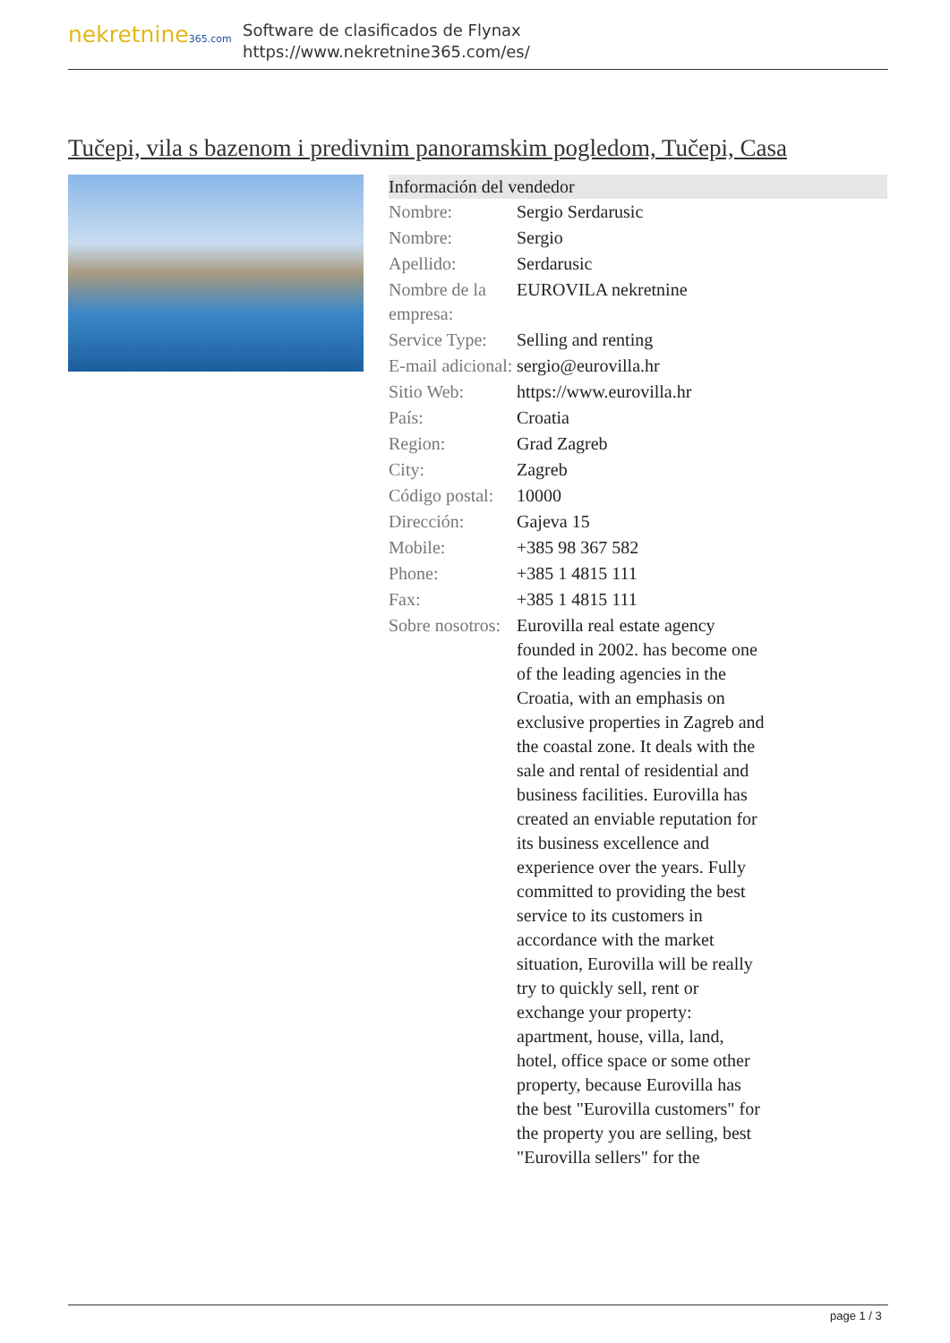nekretnine365.com
Software de clasificados de Flynax
https://www.nekretnine365.com/es/
Tučepi, vila s bazenom i predivnim panoramskim pogledom, Tučepi, Casa
| Información del vendedor | |
| --- | --- |
| Nombre: | Sergio Serdarusic |
| Nombre: | Sergio |
| Apellido: | Serdarusic |
| Nombre de la empresa: | EUROVILA nekretnine |
| Service Type: | Selling and renting |
| E-mail adicional: | sergio@eurovilla.hr |
| Sitio Web: | https://www.eurovilla.hr |
| País: | Croatia |
| Region: | Grad Zagreb |
| City: | Zagreb |
| Código postal: | 10000 |
| Dirección: | Gajeva 15 |
| Mobile: | +385 98 367 582 |
| Phone: | +385 1 4815 111 |
| Fax: | +385 1 4815 111 |
| Sobre nosotros: | Eurovilla real estate agency founded in 2002. has become one of the leading agencies in the Croatia, with an emphasis on exclusive properties in Zagreb and the coastal zone. It deals with the sale and rental of residential and business facilities. Eurovilla has created an enviable reputation for its business excellence and experience over the years. Fully committed to providing the best service to its customers in accordance with the market situation, Eurovilla will be really try to quickly sell, rent or exchange your property: apartment, house, villa, land, hotel, office space or some other property, because Eurovilla has the best "Eurovilla customers" for the property you are selling, best "Eurovilla sellers" for the |
page 1 / 3